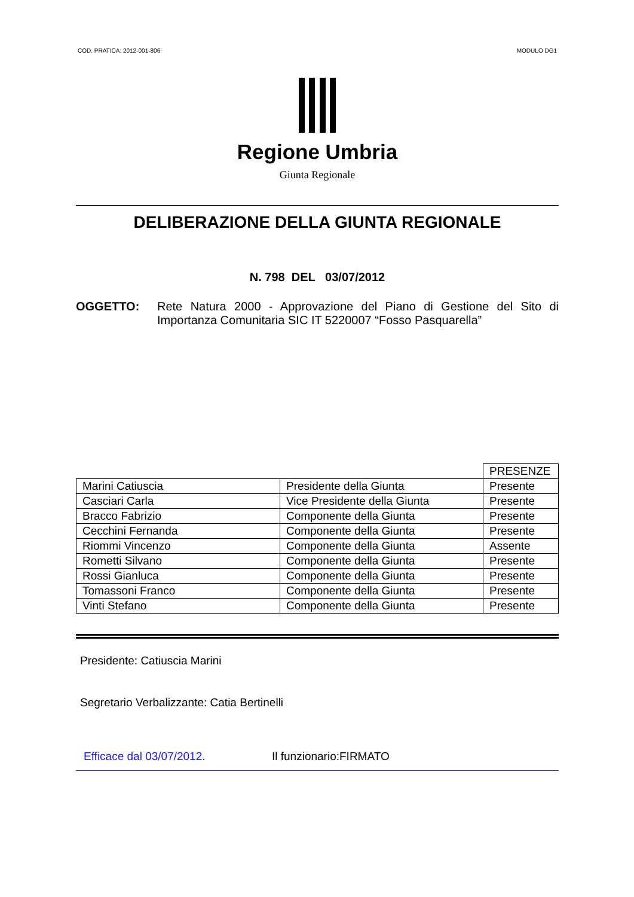COD. PRATICA: 2012-001-806 MODULO DG1
Regione Umbria
Giunta Regionale
DELIBERAZIONE DELLA GIUNTA REGIONALE
N. 798 DEL 03/07/2012
OGGETTO: Rete Natura 2000 - Approvazione del Piano di Gestione del Sito di Importanza Comunitaria SIC IT 5220007 “Fosso Pasquarella”
| | | PRESENZE |
| Marini Catiuscia | Presidente della Giunta | Presente |
| Casciari Carla | Vice Presidente della Giunta | Presente |
| Bracco Fabrizio | Componente della Giunta | Presente |
| Cecchini Fernanda | Componente della Giunta | Presente |
| Riommi Vincenzo | Componente della Giunta | Assente |
| Rometti Silvano | Componente della Giunta | Presente |
| Rossi Gianluca | Componente della Giunta | Presente |
| Tomassoni Franco | Componente della Giunta | Presente |
| Vinti Stefano | Componente della Giunta | Presente |
Presidente: Catiuscia Marini
Segretario Verbalizzante: Catia Bertinelli
Efficace dal 03/07/2012. Il funzionario:FIRMATO